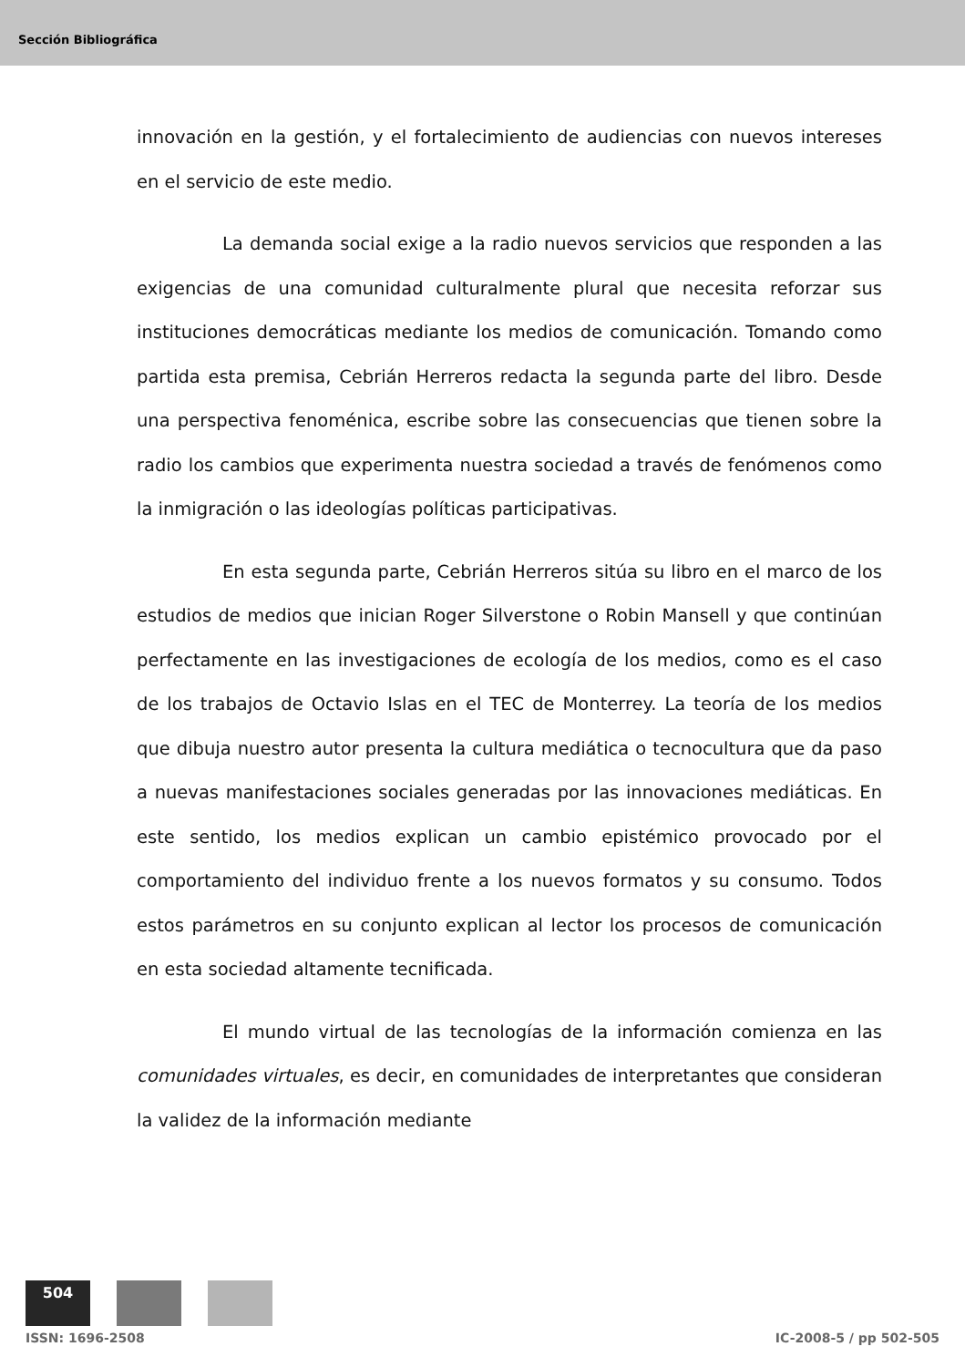Sección Bibliográfica
innovación en la gestión, y el fortalecimiento de audiencias con nuevos intereses en el servicio de este medio.
La demanda social exige a la radio nuevos servicios que responden a las exigencias de una comunidad culturalmente plural que necesita reforzar sus instituciones democráticas mediante los medios de comunicación. Tomando como partida esta premisa, Cebrián Herreros redacta la segunda parte del libro. Desde una perspectiva fenoménica, escribe sobre las consecuencias que tienen sobre la radio los cambios que experimenta nuestra sociedad a través de fenómenos como la inmigración o las ideologías políticas participativas.
En esta segunda parte, Cebrián Herreros sitúa su libro en el marco de los estudios de medios que inician Roger Silverstone o Robin Mansell y que continúan perfectamente en las investigaciones de ecología de los medios, como es el caso de los trabajos de Octavio Islas en el TEC de Monterrey. La teoría de los medios que dibuja nuestro autor presenta la cultura mediática o tecnocultura que da paso a nuevas manifestaciones sociales generadas por las innovaciones mediáticas. En este sentido, los medios explican un cambio epistémico provocado por el comportamiento del individuo frente a los nuevos formatos y su consumo. Todos estos parámetros en su conjunto explican al lector los procesos de comunicación en esta sociedad altamente tecnificada.
El mundo virtual de las tecnologías de la información comienza en las comunidades virtuales, es decir, en comunidades de interpretantes que consideran la validez de la información mediante
504
ISSN: 1696-2508 IC-2008-5 / pp 502-505